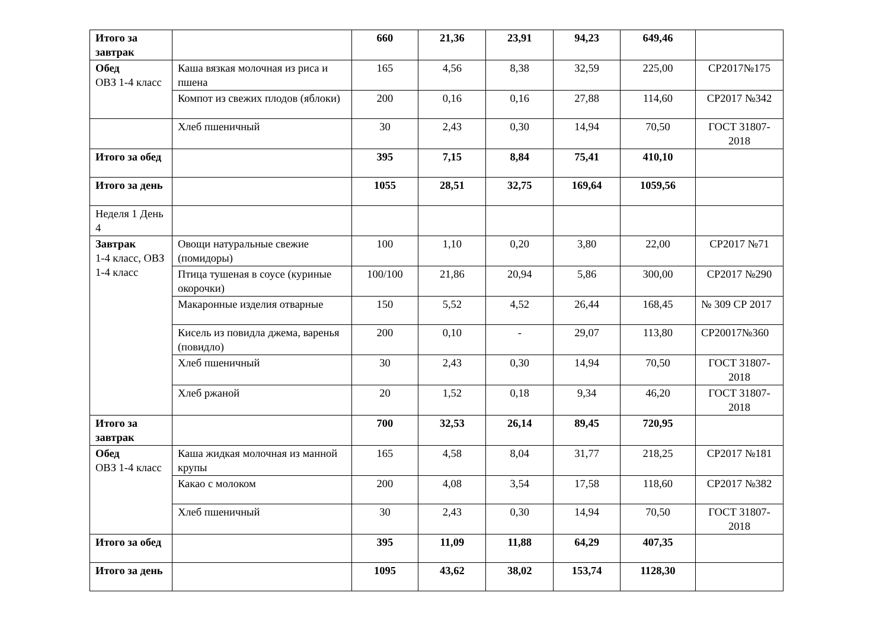| Итого за завтрак | | 660 | 21,36 | 23,91 | 94,23 | 649,46 | |
| Обед ОВЗ 1-4 класс | Каша вязкая молочная из риса и пшена | 165 | 4,56 | 8,38 | 32,59 | 225,00 | СР2017№175 |
| | Компот из свежих плодов (яблоки) | 200 | 0,16 | 0,16 | 27,88 | 114,60 | СР2017 №342 |
| | Хлеб пшеничный | 30 | 2,43 | 0,30 | 14,94 | 70,50 | ГОСТ 31807-2018 |
| Итого за обед | | 395 | 7,15 | 8,84 | 75,41 | 410,10 | |
| Итого за день | | 1055 | 28,51 | 32,75 | 169,64 | 1059,56 | |
| Неделя 1 День 4 | | | | | | | |
| Завтрак 1-4 класс, ОВЗ 1-4 класс | Овощи натуральные свежие (помидоры) | 100 | 1,10 | 0,20 | 3,80 | 22,00 | СР2017 №71 |
| | Птица тушеная в соусе (куриные окорочки) | 100/100 | 21,86 | 20,94 | 5,86 | 300,00 | СР2017 №290 |
| | Макаронные изделия отварные | 150 | 5,52 | 4,52 | 26,44 | 168,45 | № 309 СР 2017 |
| | Кисель из повидла джема, варенья (повидло) | 200 | 0,10 | - | 29,07 | 113,80 | СР20017№360 |
| | Хлеб пшеничный | 30 | 2,43 | 0,30 | 14,94 | 70,50 | ГОСТ 31807-2018 |
| | Хлеб ржаной | 20 | 1,52 | 0,18 | 9,34 | 46,20 | ГОСТ 31807-2018 |
| Итого за завтрак | | 700 | 32,53 | 26,14 | 89,45 | 720,95 | |
| Обед ОВЗ 1-4 класс | Каша жидкая молочная из манной крупы | 165 | 4,58 | 8,04 | 31,77 | 218,25 | СР2017 №181 |
| | Какао с молоком | 200 | 4,08 | 3,54 | 17,58 | 118,60 | СР2017 №382 |
| | Хлеб пшеничный | 30 | 2,43 | 0,30 | 14,94 | 70,50 | ГОСТ 31807-2018 |
| Итого за обед | | 395 | 11,09 | 11,88 | 64,29 | 407,35 | |
| Итого за день | | 1095 | 43,62 | 38,02 | 153,74 | 1128,30 | |